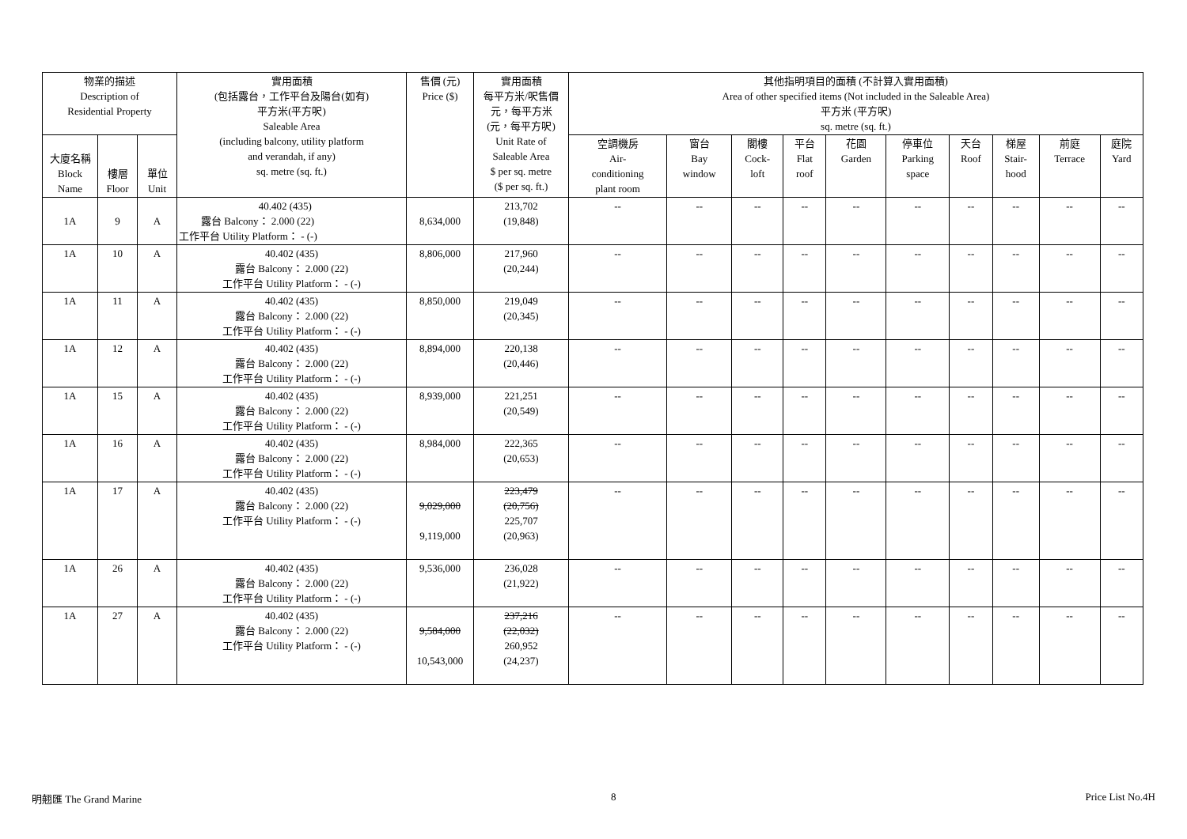| 物業的描述 Description of Residential Property | | | 實用面積 (包括露台，工作平台及陽台(如有) 平方米(平方呎) Saleable Area (including balcony, utility platform and verandah, if any) sq. metre (sq. ft.) | 售價 (元) Price ($) | 實用面積 每平方米/呎售價 元，每平方米 (元，每平方呎) Unit Rate of Saleable Area $ per sq. metre ($ per sq. ft.) | 其他指明項目的面積 (不計算入實用面積) Area of other specified items (Not included in the Saleable Area) 平方米 (平方呎) sq. metre (sq. ft.) | | | | | | | | | |
| 大廈名稱 Block Name | 樓層 Floor | 單位 Unit | | | | 空調機房 Air- conditioning plant room | 窗台 Bay window | 閣樓 Cock- loft | 平台 Flat roof | 花園 Garden | 停車位 Parking space | 天台 Roof | 梯屋 Stair- hood | 前庭 Terrace | 庭院 Yard |
| 1A | 9 | A | 40.402 (435) 露台 Balcony： 2.000 (22) 工作平台 Utility Platform： - (-) | 8,634,000 | 213,702 (19,848) | -- | -- | -- | -- | -- | -- | -- | -- | -- | -- |
| 1A | 10 | A | 40.402 (435) 露台 Balcony： 2.000 (22) 工作平台 Utility Platform： - (-) | 8,806,000 | 217,960 (20,244) | -- | -- | -- | -- | -- | -- | -- | -- | -- | -- |
| 1A | 11 | A | 40.402 (435) 露台 Balcony： 2.000 (22) 工作平台 Utility Platform： - (-) | 8,850,000 | 219,049 (20,345) | -- | -- | -- | -- | -- | -- | -- | -- | -- | -- |
| 1A | 12 | A | 40.402 (435) 露台 Balcony： 2.000 (22) 工作平台 Utility Platform： - (-) | 8,894,000 | 220,138 (20,446) | -- | -- | -- | -- | -- | -- | -- | -- | -- | -- |
| 1A | 15 | A | 40.402 (435) 露台 Balcony： 2.000 (22) 工作平台 Utility Platform： - (-) | 8,939,000 | 221,251 (20,549) | -- | -- | -- | -- | -- | -- | -- | -- | -- | -- |
| 1A | 16 | A | 40.402 (435) 露台 Balcony： 2.000 (22) 工作平台 Utility Platform： - (-) | 8,984,000 | 222,365 (20,653) | -- | -- | -- | -- | -- | -- | -- | -- | -- | -- |
| 1A | 17 | A | 40.402 (435) 露台 Balcony： 2.000 (22) 工作平台 Utility Platform： - (-) | 9,029,000 9,119,000 | 223,479 (20,756) 225,707 (20,963) | -- | -- | -- | -- | -- | -- | -- | -- | -- | -- |
| 1A | 26 | A | 40.402 (435) 露台 Balcony： 2.000 (22) 工作平台 Utility Platform： - (-) | 9,536,000 | 236,028 (21,922) | -- | -- | -- | -- | -- | -- | -- | -- | -- | -- |
| 1A | 27 | A | 40.402 (435) 露台 Balcony： 2.000 (22) 工作平台 Utility Platform： - (-) | 9,584,000 10,543,000 | 237,216 (22,032) 260,952 (24,237) | -- | -- | -- | -- | -- | -- | -- | -- | -- | -- |
明翹匯 The Grand Marine 8 Price List No.4H